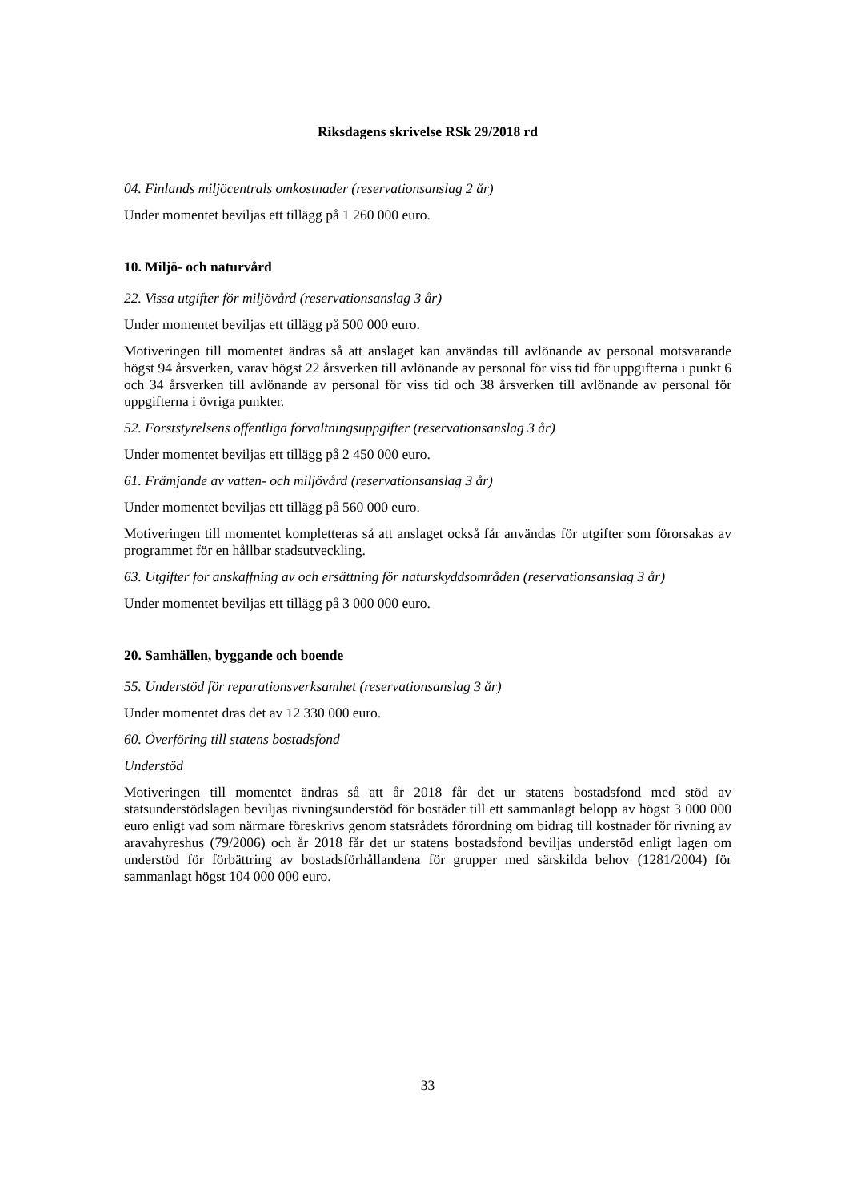Riksdagens skrivelse RSk 29/2018 rd
04. Finlands miljöcentrals omkostnader (reservationsanslag 2 år)
Under momentet beviljas ett tillägg på 1 260 000 euro.
10. Miljö- och naturvård
22. Vissa utgifter för miljövård (reservationsanslag 3 år)
Under momentet beviljas ett tillägg på 500 000 euro.
Motiveringen till momentet ändras så att anslaget kan användas till avlönande av personal motsvarande högst 94 årsverken, varav högst 22 årsverken till avlönande av personal för viss tid för uppgifterna i punkt 6 och 34 årsverken till avlönande av personal för viss tid och 38 årsverken till avlönande av personal för uppgifterna i övriga punkter.
52. Forststyrelsens offentliga förvaltningsuppgifter (reservationsanslag 3 år)
Under momentet beviljas ett tillägg på 2 450 000 euro.
61. Främjande av vatten- och miljövård (reservationsanslag 3 år)
Under momentet beviljas ett tillägg på 560 000 euro.
Motiveringen till momentet kompletteras så att anslaget också får användas för utgifter som förorsakas av programmet för en hållbar stadsutveckling.
63. Utgifter for anskaffning av och ersättning för naturskyddsområden (reservationsanslag 3 år)
Under momentet beviljas ett tillägg på 3 000 000 euro.
20. Samhällen, byggande och boende
55. Understöd för reparationsverksamhet (reservationsanslag 3 år)
Under momentet dras det av 12 330 000 euro.
60. Överföring till statens bostadsfond
Understöd
Motiveringen till momentet ändras så att år 2018 får det ur statens bostadsfond med stöd av statsunderstödslagen beviljas rivningsunderstöd för bostäder till ett sammanlagt belopp av högst 3 000 000 euro enligt vad som närmare föreskrivs genom statsrådets förordning om bidrag till kostnader för rivning av aravahyreshus (79/2006) och år 2018 får det ur statens bostadsfond beviljas understöd enligt lagen om understöd för förbättring av bostadsförhållandena för grupper med särskilda behov (1281/2004) för sammanlagt högst 104 000 000 euro.
33